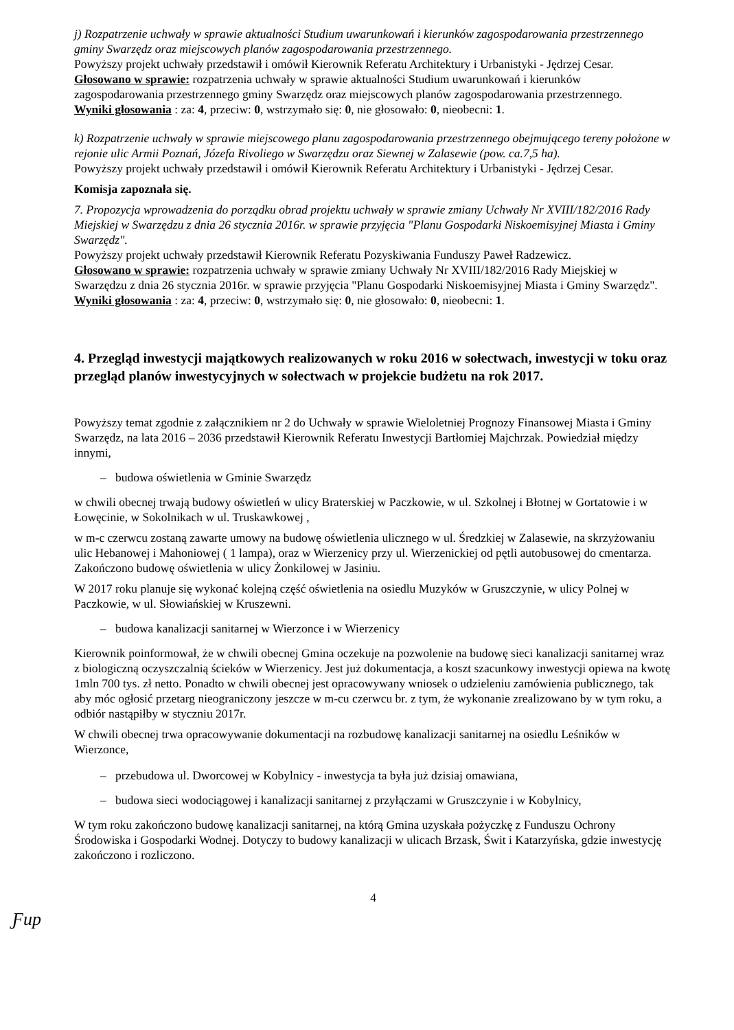j) Rozpatrzenie uchwały w sprawie aktualności Studium uwarunkowań i kierunków zagospodarowania przestrzennego gminy Swarzędz oraz miejscowych planów zagospodarowania przestrzennego.
Powyższy projekt uchwały przedstawił i omówił Kierownik Referatu Architektury i Urbanistyki - Jędrzej Cesar.
Głosowano w sprawie: rozpatrzenia uchwały w sprawie aktualności Studium uwarunkowań i kierunków zagospodarowania przestrzennego gminy Swarzędz oraz miejscowych planów zagospodarowania przestrzennego.
Wyniki głosowania : za: 4, przeciw: 0, wstrzymało się: 0, nie głosowało: 0, nieobecni: 1.
k) Rozpatrzenie uchwały w sprawie miejscowego planu zagospodarowania przestrzennego obejmującego tereny położone w rejonie ulic Armii Poznań, Józefa Rivoliego w Swarzędzu oraz Siewnej w Zalasewie (pow. ca.7,5 ha).
Powyższy projekt uchwały przedstawił i omówił Kierownik Referatu Architektury i Urbanistyki - Jędrzej Cesar.
Komisja zapoznała się.
7. Propozycja wprowadzenia do porządku obrad projektu uchwały w sprawie zmiany Uchwały Nr XVIII/182/2016 Rady Miejskiej w Swarzędzu z dnia 26 stycznia 2016r. w sprawie przyjęcia "Planu Gospodarki Niskoemisyjnej Miasta i Gminy Swarzędz".
Powyższy projekt uchwały przedstawił Kierownik Referatu Pozyskiwania Funduszy Paweł Radzewicz.
Głosowano w sprawie: rozpatrzenia uchwały w sprawie zmiany Uchwały Nr XVIII/182/2016 Rady Miejskiej w Swarzędzu z dnia 26 stycznia 2016r. w sprawie przyjęcia "Planu Gospodarki Niskoemisyjnej Miasta i Gminy Swarzędz".
Wyniki głosowania : za: 4, przeciw: 0, wstrzymało się: 0, nie głosowało: 0, nieobecni: 1.
4. Przegląd inwestycji majątkowych realizowanych w roku 2016 w sołectwach, inwestycji w toku oraz przegląd planów inwestycyjnych w sołectwach w projekcie budżetu na rok 2017.
Powyższy temat zgodnie z załącznikiem nr 2 do Uchwały w sprawie Wieloletniej Prognozy Finansowej Miasta i Gminy Swarzędz, na lata 2016 – 2036 przedstawił Kierownik Referatu Inwestycji Bartłomiej Majchrzak. Powiedział między innymi,
– budowa oświetlenia w Gminie Swarzędz
w chwili obecnej trwają budowy oświetleń w ulicy Braterskiej w Paczkowie, w ul. Szkolnej i Błotnej w Gortatowie i w Łowęcinie, w Sokolnikach w ul. Truskawkowej ,
w m-c czerwcu zostaną zawarte umowy na budowę oświetlenia ulicznego w ul. Średzkiej w Zalasewie, na skrzyżowaniu ulic Hebanowej i Mahoniowej ( 1 lampa), oraz w Wierzenicy przy ul. Wierzenickiej od pętli autobusowej do cmentarza. Zakończono budowę oświetlenia w ulicy Żonkilowej w Jasiniu.
W 2017 roku planuje się wykonać kolejną część oświetlenia na osiedlu Muzyków w Gruszczynie, w ulicy Polnej w Paczkowie, w ul. Słowiańskiej w Kruszewni.
– budowa kanalizacji sanitarnej w Wierzonce i w Wierzenicy
Kierownik poinformował, że w chwili obecnej Gmina oczekuje na pozwolenie na budowę sieci kanalizacji sanitarnej wraz z biologiczną oczyszczalnią ścieków w Wierzenicy. Jest już dokumentacja, a koszt szacunkowy inwestycji opiewa na kwotę 1mln 700 tys. zł netto. Ponadto w chwili obecnej jest opracowywany wniosek o udzieleniu zamówienia publicznego, tak aby móc ogłosić przetarg nieograniczony jeszcze w m-cu czerwcu br. z tym, że wykonanie zrealizowano by w tym roku, a odbiór nastąpiłby w styczniu 2017r.
W chwili obecnej trwa opracowywanie dokumentacji na rozbudowę kanalizacji sanitarnej na osiedlu Leśników w Wierzonce,
– przebudowa ul. Dworcowej w Kobylnicy - inwestycja ta była już dzisiaj omawiana,
– budowa sieci wodociągowej i kanalizacji sanitarnej z przyłączami w Gruszczynie i w Kobylnicy,
W tym roku zakończono budowę kanalizacji sanitarnej, na którą Gmina uzyskała pożyczkę z Funduszu Ochrony Środowiska i Gospodarki Wodnej. Dotyczy to budowy kanalizacji w ulicach Brzask, Świt i Katarzyńska, gdzie inwestycję zakończono i rozliczono.
4
Ƒup